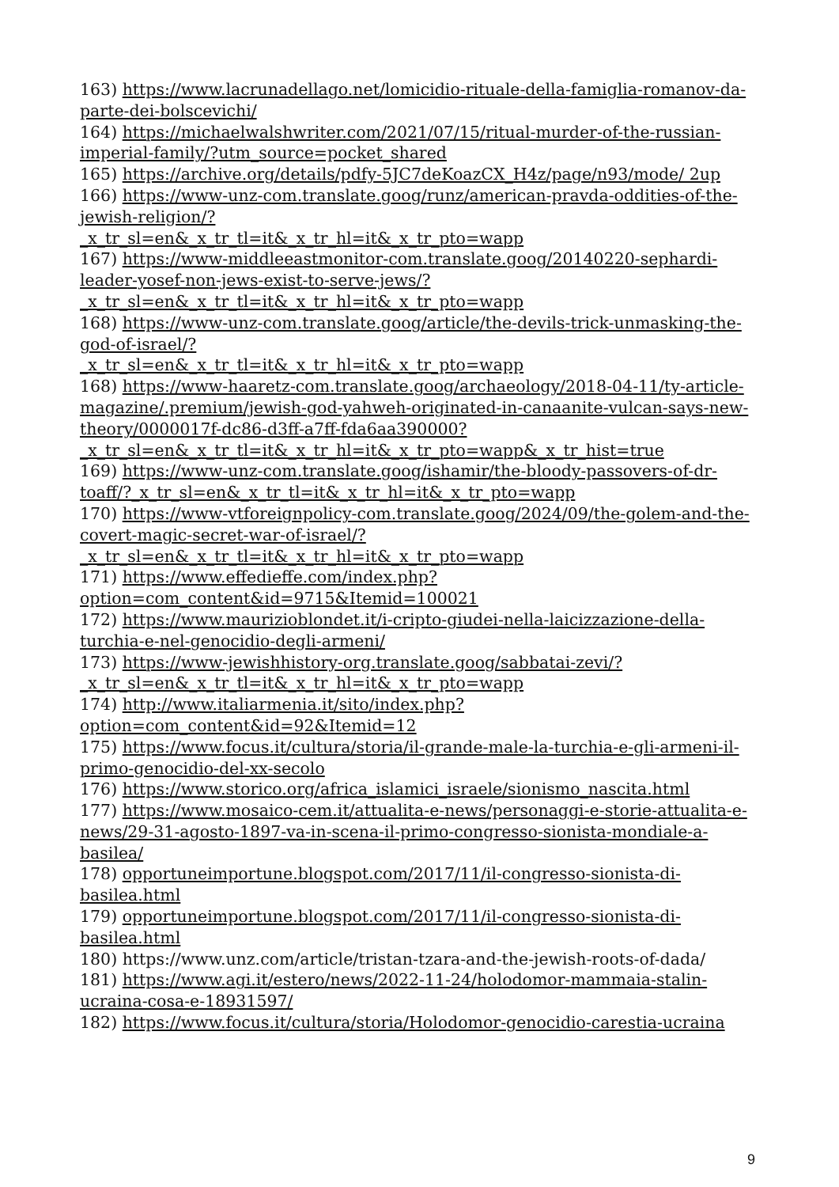163) https://www.lacrunadellago.net/lomicidio-rituale-della-famiglia-romanov-da-parte-dei-bolscevichi/
164) https://michaelwalshwriter.com/2021/07/15/ritual-murder-of-the-russian-imperial-family/?utm_source=pocket_shared
165) https://archive.org/details/pdfy-5JC7deKoazCX_H4z/page/n93/mode/ 2up
166) https://www-unz-com.translate.goog/runz/american-pravda-oddities-of-the-jewish-religion/?
_x_tr_sl=en&_x_tr_tl=it&_x_tr_hl=it&_x_tr_pto=wapp
167) https://www-middleeastmonitor-com.translate.goog/20140220-sephardi-leader-yosef-non-jews-exist-to-serve-jews/?
_x_tr_sl=en&_x_tr_tl=it&_x_tr_hl=it&_x_tr_pto=wapp
168) https://www-unz-com.translate.goog/article/the-devils-trick-unmasking-the-god-of-israel/?
_x_tr_sl=en&_x_tr_tl=it&_x_tr_hl=it&_x_tr_pto=wapp
168) https://www-haaretz-com.translate.goog/archaeology/2018-04-11/ty-article-magazine/.premium/jewish-god-yahweh-originated-in-canaanite-vulcan-says-new-theory/0000017f-dc86-d3ff-a7ff-fda6aa390000?
_x_tr_sl=en&_x_tr_tl=it&_x_tr_hl=it&_x_tr_pto=wapp&_x_tr_hist=true
169) https://www-unz-com.translate.goog/ishamir/the-bloody-passovers-of-dr-toaff/?_x_tr_sl=en&_x_tr_tl=it&_x_tr_hl=it&_x_tr_pto=wapp
170) https://www-vtforeignpolicy-com.translate.goog/2024/09/the-golem-and-the-covert-magic-secret-war-of-israel/?
_x_tr_sl=en&_x_tr_tl=it&_x_tr_hl=it&_x_tr_pto=wapp
171) https://www.effedieffe.com/index.php?
option=com_content&id=9715&Itemid=100021
172) https://www.maurizioblondet.it/i-cripto-giudei-nella-laicizzazione-della-turchia-e-nel-genocidio-degli-armeni/
173) https://www-jewishhistory-org.translate.goog/sabbatai-zevi/?
_x_tr_sl=en&_x_tr_tl=it&_x_tr_hl=it&_x_tr_pto=wapp
174) http://www.italiarmenia.it/sito/index.php?
option=com_content&id=92&Itemid=12
175) https://www.focus.it/cultura/storia/il-grande-male-la-turchia-e-gli-armeni-il-primo-genocidio-del-xx-secolo
176) https://www.storico.org/africa_islamici_israele/sionismo_nascita.html
177) https://www.mosaico-cem.it/attualita-e-news/personaggi-e-storie-attualita-e-news/29-31-agosto-1897-va-in-scena-il-primo-congresso-sionista-mondiale-a-basilea/
178) opportuneimportune.blogspot.com/2017/11/il-congresso-sionista-di-basilea.html
179) opportuneimportune.blogspot.com/2017/11/il-congresso-sionista-di-basilea.html
180) https://www.unz.com/article/tristan-tzara-and-the-jewish-roots-of-dada/
181) https://www.agi.it/estero/news/2022-11-24/holodomor-mammaia-stalin-ucraina-cosa-e-18931597/
182) https://www.focus.it/cultura/storia/Holodomor-genocidio-carestia-ucraina
9